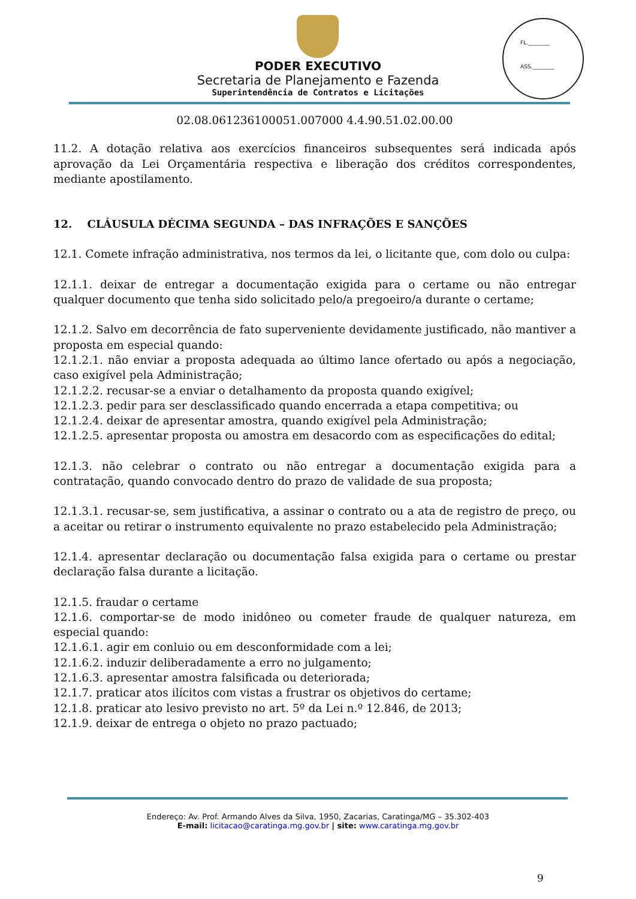FL.________
ASS.________
PODER EXECUTIVO
Secretaria de Planejamento e Fazenda
Superintendência de Contratos e Licitações
02.08.061236100051.007000 4.4.90.51.02.00.00
11.2. A dotação relativa aos exercícios financeiros subsequentes será indicada após aprovação da Lei Orçamentária respectiva e liberação dos créditos correspondentes, mediante apostilamento.
12. CLÁUSULA DÉCIMA SEGUNDA – DAS INFRAÇÕES E SANÇÕES
12.1. Comete infração administrativa, nos termos da lei, o licitante que, com dolo ou culpa:
12.1.1. deixar de entregar a documentação exigida para o certame ou não entregar qualquer documento que tenha sido solicitado pelo/a pregoeiro/a durante o certame;
12.1.2. Salvo em decorrência de fato superveniente devidamente justificado, não mantiver a proposta em especial quando:
12.1.2.1. não enviar a proposta adequada ao último lance ofertado ou após a negociação, caso exigível pela Administração;
12.1.2.2. recusar-se a enviar o detalhamento da proposta quando exigível;
12.1.2.3. pedir para ser desclassificado quando encerrada a etapa competitiva; ou
12.1.2.4. deixar de apresentar amostra, quando exigível pela Administração;
12.1.2.5. apresentar proposta ou amostra em desacordo com as especificações do edital;
12.1.3. não celebrar o contrato ou não entregar a documentação exigida para a contratação, quando convocado dentro do prazo de validade de sua proposta;
12.1.3.1. recusar-se, sem justificativa, a assinar o contrato ou a ata de registro de preço, ou a aceitar ou retirar o instrumento equivalente no prazo estabelecido pela Administração;
12.1.4. apresentar declaração ou documentação falsa exigida para o certame ou prestar declaração falsa durante a licitação.
12.1.5. fraudar o certame
12.1.6. comportar-se de modo inidôneo ou cometer fraude de qualquer natureza, em especial quando:
12.1.6.1. agir em conluio ou em desconformidade com a lei;
12.1.6.2. induzir deliberadamente a erro no julgamento;
12.1.6.3. apresentar amostra falsificada ou deteriorada;
12.1.7. praticar atos ilícitos com vistas a frustrar os objetivos do certame;
12.1.8. praticar ato lesivo previsto no art. 5º da Lei n.º 12.846, de 2013;
12.1.9. deixar de entrega o objeto no prazo pactuado;
Endereço: Av. Prof. Armando Alves da Silva, 1950, Zacarias, Caratinga/MG – 35.302-403
E-mail: licitacao@caratinga.mg.gov.br | site: www.caratinga.mg.gov.br
9